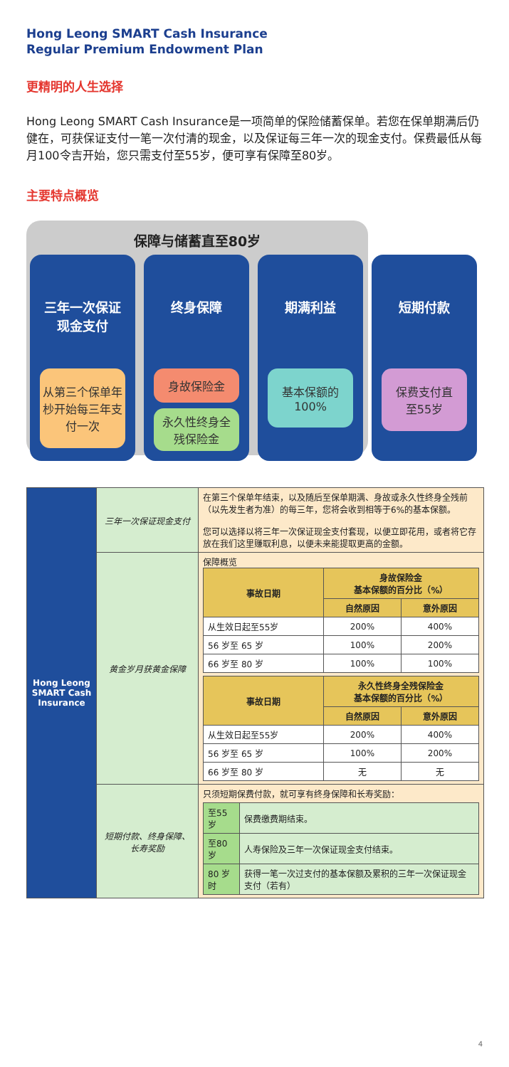Hong Leong SMART Cash Insurance
Regular Premium Endowment Plan
更精明的人生选择
Hong Leong SMART Cash Insurance是一项简单的保险储蓄保单。若您在保单期满后仍健在，可获保证支付一笔一次付清的现金，以及保证每三年一次的现金支付。保费最低从每月100令吉开始，您只需支付至55岁，便可享有保障至80岁。
主要特点概览
保障与储蓄直至80岁
三年一次保证
现金支付
从第三个保单年杪开始每三年支付一次
终身保障
身故保险金
永久性终身全残保险金
期满利益
基本保额的
100%
短期付款
保费支付直
至55岁
| Hong Leong SMART Cash Insurance | 三年一次保证现金支付 | 在第三个保单年结束，以及随后至保单期满、身故或永久性终身全残前（以先发生者为准）的每三年，您将会收到相等于6%的基本保额。 您可以选择以将三年一次保证现金支付套现，以便立即花用，或者将它存放在我们这里赚取利息，以便未来能提取更高的金额。 |
| | 黄金岁月获黄金保障 | 保障概览 / 事故日期 / 身故保险金 基本保额的百分比（%） / / / --- / --- / --- / / / 自然原因 / 意外原因 / / 从生效日起至55岁 / 200% / 400% / / 56 岁至 65 岁 / 100% / 200% / / 66 岁至 80 岁 / 100% / 100% / / 事故日期 / 永久性终身全残保险金 基本保额的百分比（%） / / / --- / --- / --- / / / 自然原因 / 意外原因 / / 从生效日起至55岁 / 200% / 400% / / 56 岁至 65 岁 / 100% / 200% / / 66 岁至 80 岁 / 无 / 无 / |
| | 短期付款、终身保障、长寿奖励 | 只须短期保费付款，就可享有终身保障和长寿奖励： / 至55岁 / 保费缴费期结束。 / / 至80岁 / 人寿保险及三年一次保证现金支付结束。 / / 80 岁时 / 获得一笔一次过支付的基本保额及累积的三年一次保证现金支付（若有） / |
4